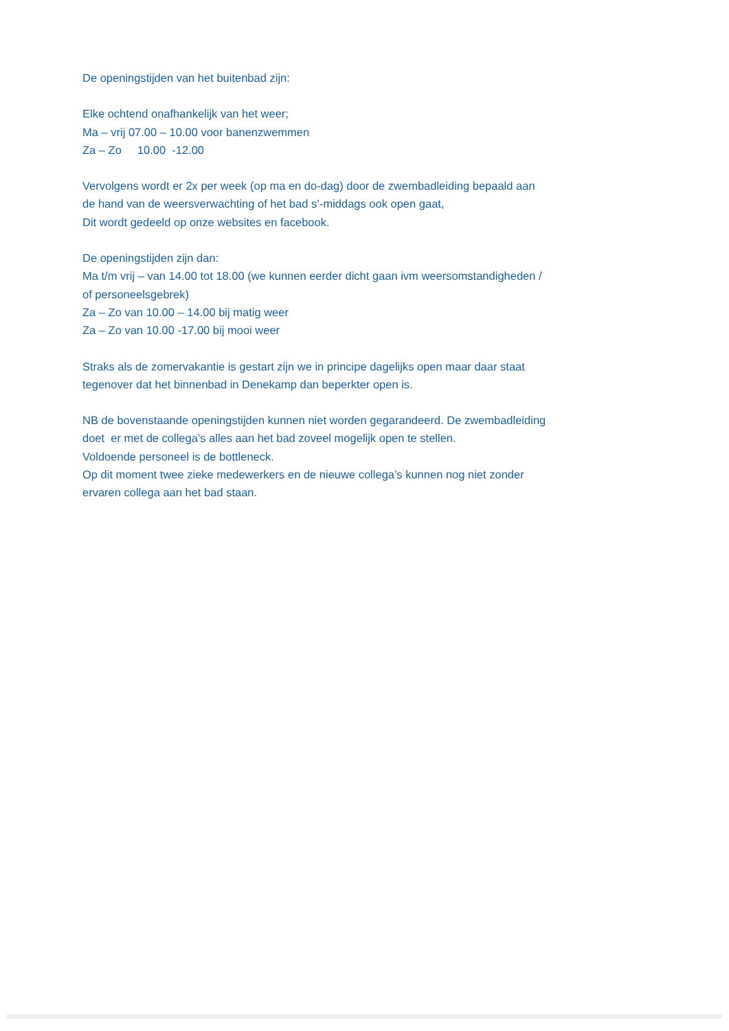De openingstijden van het buitenbad zijn:
Elke ochtend onafhankelijk van het weer;
Ma – vrij 07.00 – 10.00 voor banenzwemmen
Za – Zo 10.00 -12.00
Vervolgens wordt er 2x per week (op ma en do-dag) door de zwembadleiding bepaald aan
de hand van de weersverwachting of het bad s’-middags ook open gaat,
Dit wordt gedeeld op onze websites en facebook.
De openingstijden zijn dan:
Ma t/m vrij – van 14.00 tot 18.00 (we kunnen eerder dicht gaan ivm weersomstandigheden /
of personeelsgebrek)
Za – Zo van 10.00 – 14.00 bij matig weer
Za – Zo van 10.00 -17.00 bij mooi weer
Straks als de zomervakantie is gestart zijn we in principe dagelijks open maar daar staat
tegenover dat het binnenbad in Denekamp dan beperkter open is.
NB de bovenstaande openingstijden kunnen niet worden gegarandeerd. De zwembadleiding
doet er met de collega’s alles aan het bad zoveel mogelijk open te stellen.
Voldoende personeel is de bottleneck.
Op dit moment twee zieke medewerkers en de nieuwe collega’s kunnen nog niet zonder
ervaren collega aan het bad staan.